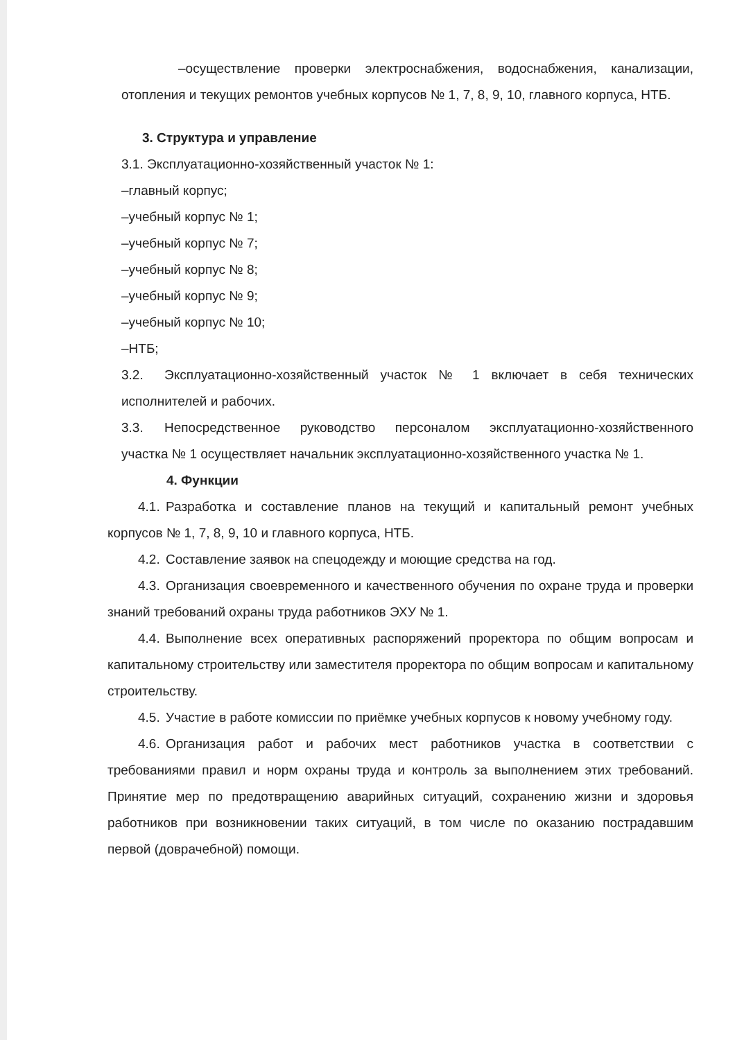–осуществление проверки электроснабжения, водоснабжения, канализации, отопления и текущих ремонтов учебных корпусов № 1, 7, 8, 9, 10, главного корпуса, НТБ.
3. Структура и управление
3.1. Эксплуатационно-хозяйственный участок № 1:
–главный корпус;
–учебный корпус № 1;
–учебный корпус № 7;
–учебный корпус № 8;
–учебный корпус № 9;
–учебный корпус № 10;
–НТБ;
3.2. Эксплуатационно-хозяйственный участок № 1 включает в себя технических исполнителей и рабочих.
3.3. Непосредственное руководство персоналом эксплуатационно-хозяйственного участка № 1 осуществляет начальник эксплуатационно-хозяйственного участка № 1.
4. Функции
4.1. Разработка и составление планов на текущий и капитальный ремонт учебных корпусов № 1, 7, 8, 9, 10 и главного корпуса, НТБ.
4.2. Составление заявок на спецодежду и моющие средства на год.
4.3. Организация своевременного и качественного обучения по охране труда и проверки знаний требований охраны труда работников ЭХУ № 1.
4.4. Выполнение всех оперативных распоряжений проректора по общим вопросам и капитальному строительству или заместителя проректора по общим вопросам и капитальному строительству.
4.5. Участие в работе комиссии по приёмке учебных корпусов к новому учебному году.
4.6. Организация работ и рабочих мест работников участка в соответствии с требованиями правил и норм охраны труда и контроль за выполнением этих требований. Принятие мер по предотвращению аварийных ситуаций, сохранению жизни и здоровья работников при возникновении таких ситуаций, в том числе по оказанию пострадавшим первой (доврачебной) помощи.